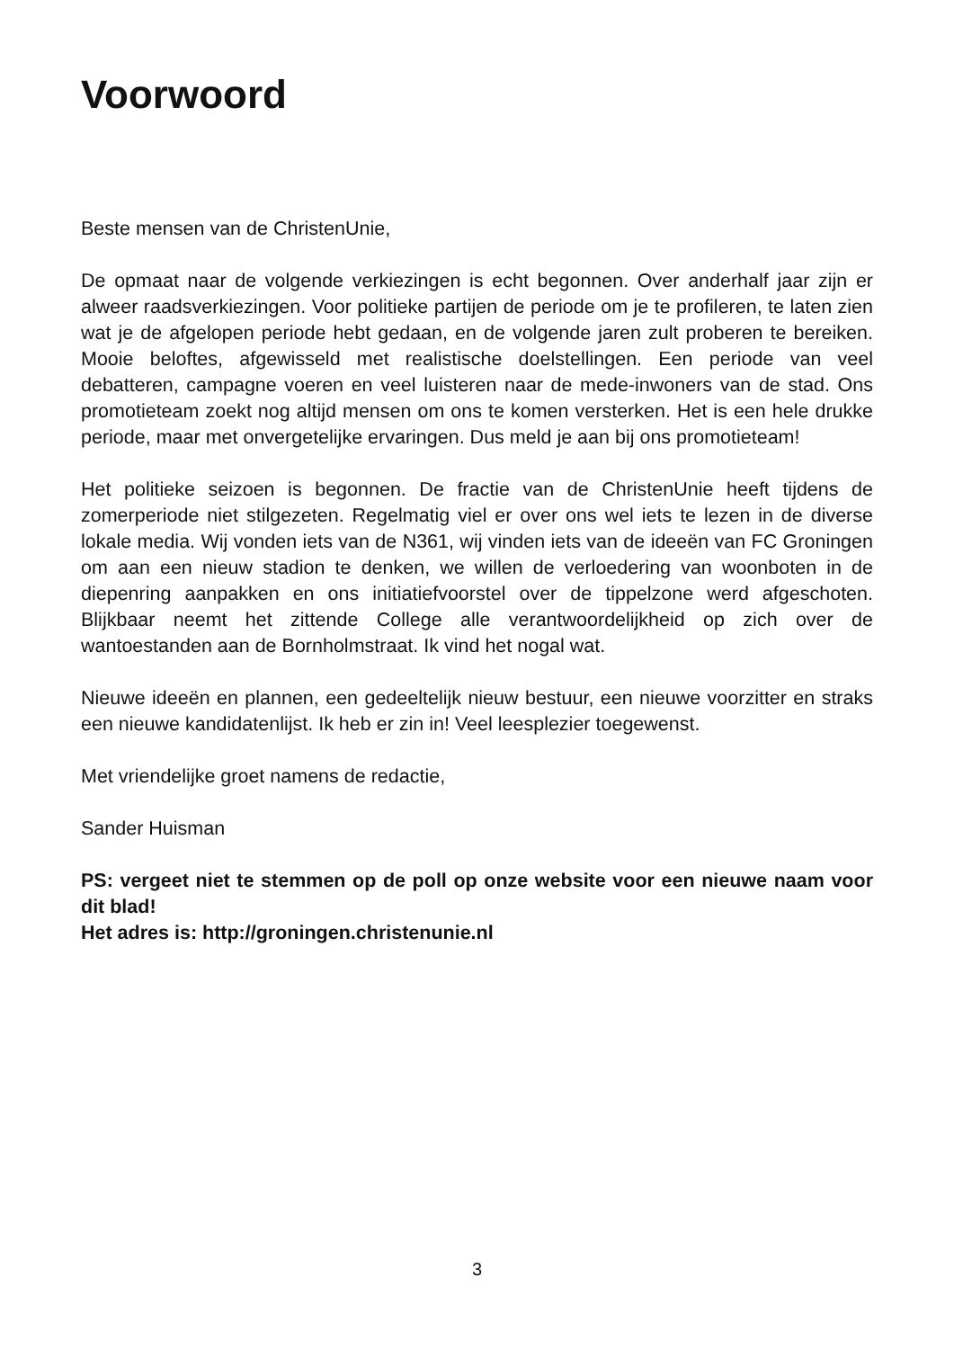Voorwoord
Beste mensen van de ChristenUnie,
De opmaat naar de volgende verkiezingen is echt begonnen. Over anderhalf jaar zijn er alweer raadsverkiezingen. Voor politieke partijen de periode om je te profileren, te laten zien wat je de afgelopen periode hebt gedaan, en de volgende jaren zult proberen te bereiken. Mooie beloftes, afgewisseld met realistische doelstellingen. Een periode van veel debatteren, campagne voeren en veel luisteren naar de mede-inwoners van de stad. Ons promotieteam zoekt nog altijd mensen om ons te komen versterken. Het is een hele drukke periode, maar met onvergetelijke ervaringen. Dus meld je aan bij ons promotieteam!
Het politieke seizoen is begonnen. De fractie van de ChristenUnie heeft tijdens de zomerperiode niet stilgezeten. Regelmatig viel er over ons wel iets te lezen in de diverse lokale media. Wij vonden iets van de N361, wij vinden iets van de ideeën van FC Groningen om aan een nieuw stadion te denken, we willen de verloedering van woonboten in de diepenring aanpakken en ons initiatiefvoorstel over de tippelzone werd afgeschoten. Blijkbaar neemt het zittende College alle verantwoordelijkheid op zich over de wantoestanden aan de Bornholmstraat. Ik vind het nogal wat.
Nieuwe ideeën en plannen, een gedeeltelijk nieuw bestuur, een nieuwe voorzitter en straks een nieuwe kandidatenlijst. Ik heb er zin in! Veel leesplezier toegewenst.
Met vriendelijke groet namens de redactie,
Sander Huisman
PS: vergeet niet te stemmen op de poll op onze website voor een nieuwe naam voor dit blad!
Het adres is: http://groningen.christenunie.nl
3